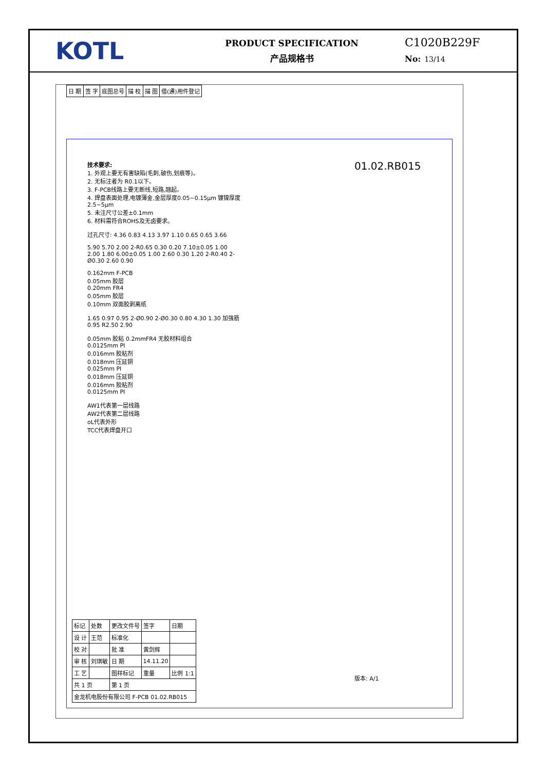KOTL
PRODUCT SPECIFICATION
产品规格书
C1020B229F
No: 13/14
| 日 期 | 签 字 | 底图总号 | 描 校 | 描 图 | 借(通)用件登记 |
技术要求:
1. 外观上要无有害缺陷(毛刺,破伤,划痕等)。
2. 无标注者为 R0.1以下。
3. F-PCB线路上要无断线,短路,翘起。
4. 焊盘表面处理,电镀薄金,金层厚度0.05~0.15μm 镀镍厚度2.5~5μm
5. 未注尺寸公差±0.1mm
6. 材料需符合ROHS及无卤要求。
过孔尺寸: 4.36 0.83 4.13 3.97 1.10 0.65 0.65 3.66
5.90 5.70 2.00 2-R0.65 0.30 0.20 7.10±0.05 1.00 2.00 1.80 6.00±0.05 1.00 2.60 0.30 1.20 2-R0.40 2-Ø0.30 2.60 0.90
0.162mm F-PCB
0.05mm 胶层
0.20mm FR4
0.05mm 胶层
0.10mm 双面胶剥离纸
1.65 0.97 0.95 2-Ø0.90 2-Ø0.30 0.80 4.30 1.30 加强筋 0.95 R2.50 2.90
0.05mm 胶粘 0.2mmFR4 无胶材料组合
0.0125mm PI
0.016mm 胶粘剂
0.018mm 压延铜
0.025mm PI
0.018mm 压延铜
0.016mm 胶粘剂
0.0125mm PI
AW1代表第一层线路
AW2代表第二层线路
oL代表外形
TCC代表焊盘开口
01.02.RB015
版本: A/1
| 标记 | 处数 | 更改文件号 | 签字 | 日期 |
| 设 计 | 王范 | 标准化 | | |
| 校 对 | | 批 准 | 黄剑辉 | |
| 审 核 | 刘琪敏 | 日 期 | 14.11.20 | |
| 工 艺 | | 图样标记 | 重量 | 比例 1:1 |
| 共 1 页 | | 第 1 页 | | |
| 金龙机电股份有限公司 F-PCB 01.02.RB015 | | | | |